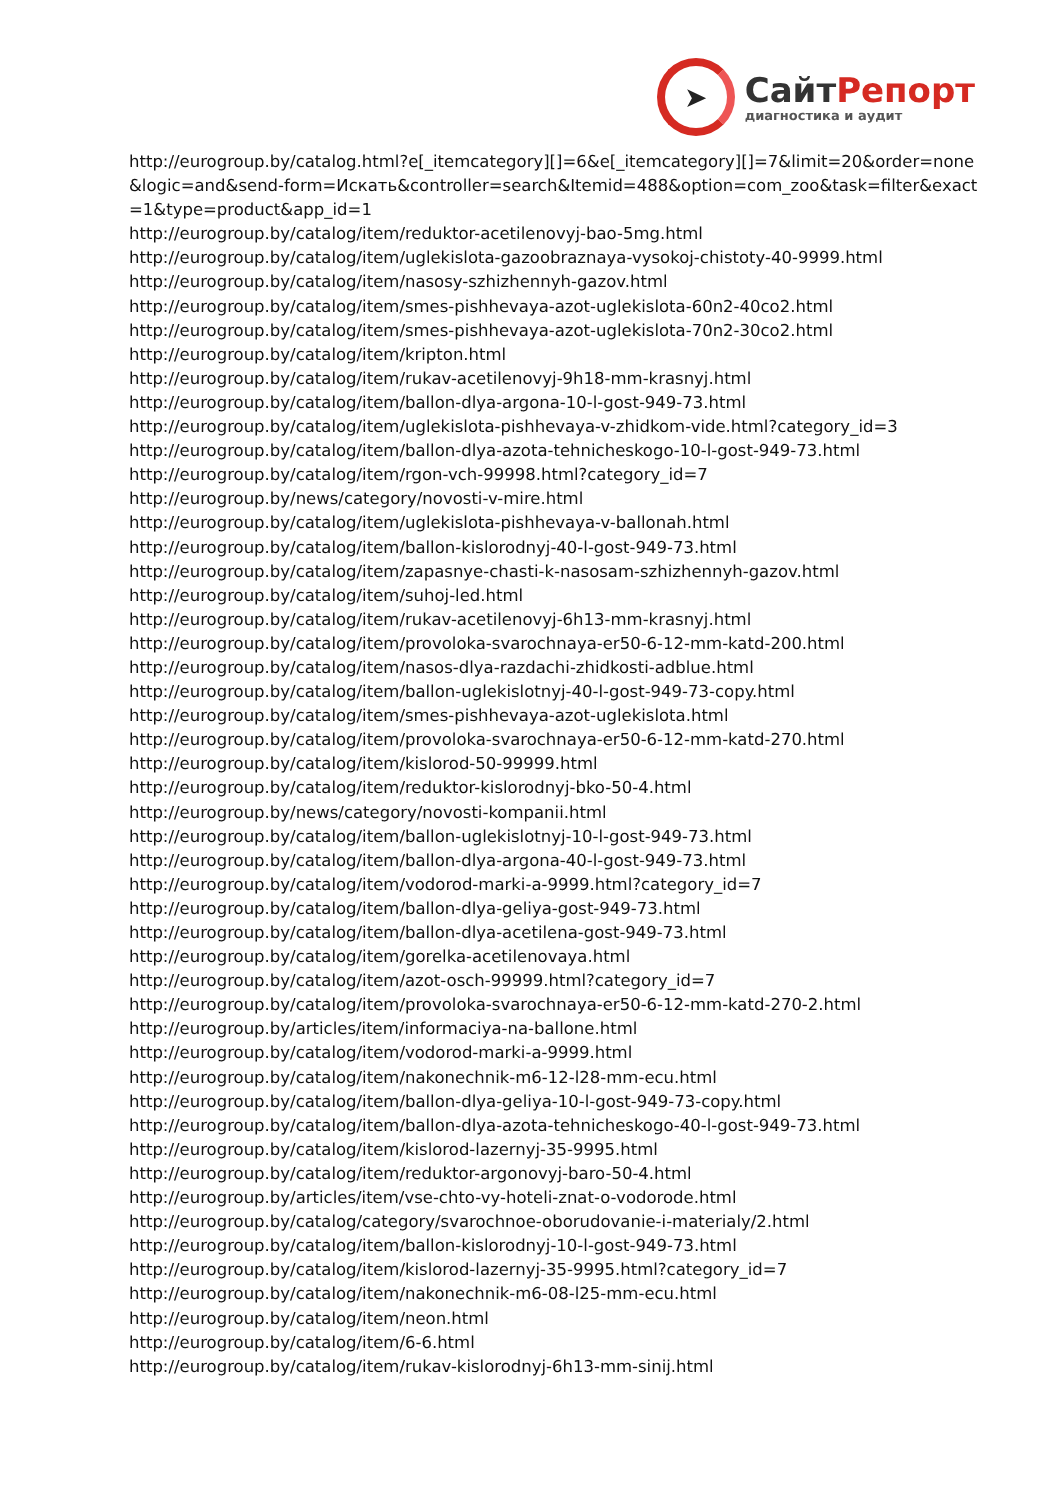➤
СайтРепорт
диагностика и аудит
http://eurogroup.by/catalog.html?e[_itemcategory][]=6&e[_itemcategory][]=7&limit=20&order=none&logic=and&send-form=Искать&controller=search&Itemid=488&option=com_zoo&task=filter&exact=1&type=product&app_id=1
http://eurogroup.by/catalog/item/reduktor-acetilenovyj-bao-5mg.html
http://eurogroup.by/catalog/item/uglekislota-gazoobraznaya-vysokoj-chistoty-40-9999.html
http://eurogroup.by/catalog/item/nasosy-szhizhennyh-gazov.html
http://eurogroup.by/catalog/item/smes-pishhevaya-azot-uglekislota-60n2-40co2.html
http://eurogroup.by/catalog/item/smes-pishhevaya-azot-uglekislota-70n2-30co2.html
http://eurogroup.by/catalog/item/kripton.html
http://eurogroup.by/catalog/item/rukav-acetilenovyj-9h18-mm-krasnyj.html
http://eurogroup.by/catalog/item/ballon-dlya-argona-10-l-gost-949-73.html
http://eurogroup.by/catalog/item/uglekislota-pishhevaya-v-zhidkom-vide.html?category_id=3
http://eurogroup.by/catalog/item/ballon-dlya-azota-tehnicheskogo-10-l-gost-949-73.html
http://eurogroup.by/catalog/item/rgon-vch-99998.html?category_id=7
http://eurogroup.by/news/category/novosti-v-mire.html
http://eurogroup.by/catalog/item/uglekislota-pishhevaya-v-ballonah.html
http://eurogroup.by/catalog/item/ballon-kislorodnyj-40-l-gost-949-73.html
http://eurogroup.by/catalog/item/zapasnye-chasti-k-nasosam-szhizhennyh-gazov.html
http://eurogroup.by/catalog/item/suhoj-led.html
http://eurogroup.by/catalog/item/rukav-acetilenovyj-6h13-mm-krasnyj.html
http://eurogroup.by/catalog/item/provoloka-svarochnaya-er50-6-12-mm-katd-200.html
http://eurogroup.by/catalog/item/nasos-dlya-razdachi-zhidkosti-adblue.html
http://eurogroup.by/catalog/item/ballon-uglekislotnyj-40-l-gost-949-73-copy.html
http://eurogroup.by/catalog/item/smes-pishhevaya-azot-uglekislota.html
http://eurogroup.by/catalog/item/provoloka-svarochnaya-er50-6-12-mm-katd-270.html
http://eurogroup.by/catalog/item/kislorod-50-99999.html
http://eurogroup.by/catalog/item/reduktor-kislorodnyj-bko-50-4.html
http://eurogroup.by/news/category/novosti-kompanii.html
http://eurogroup.by/catalog/item/ballon-uglekislotnyj-10-l-gost-949-73.html
http://eurogroup.by/catalog/item/ballon-dlya-argona-40-l-gost-949-73.html
http://eurogroup.by/catalog/item/vodorod-marki-a-9999.html?category_id=7
http://eurogroup.by/catalog/item/ballon-dlya-geliya-gost-949-73.html
http://eurogroup.by/catalog/item/ballon-dlya-acetilena-gost-949-73.html
http://eurogroup.by/catalog/item/gorelka-acetilenovaya.html
http://eurogroup.by/catalog/item/azot-osch-99999.html?category_id=7
http://eurogroup.by/catalog/item/provoloka-svarochnaya-er50-6-12-mm-katd-270-2.html
http://eurogroup.by/articles/item/informaciya-na-ballone.html
http://eurogroup.by/catalog/item/vodorod-marki-a-9999.html
http://eurogroup.by/catalog/item/nakonechnik-m6-12-l28-mm-ecu.html
http://eurogroup.by/catalog/item/ballon-dlya-geliya-10-l-gost-949-73-copy.html
http://eurogroup.by/catalog/item/ballon-dlya-azota-tehnicheskogo-40-l-gost-949-73.html
http://eurogroup.by/catalog/item/kislorod-lazernyj-35-9995.html
http://eurogroup.by/catalog/item/reduktor-argonovyj-baro-50-4.html
http://eurogroup.by/articles/item/vse-chto-vy-hoteli-znat-o-vodorode.html
http://eurogroup.by/catalog/category/svarochnoe-oborudovanie-i-materialy/2.html
http://eurogroup.by/catalog/item/ballon-kislorodnyj-10-l-gost-949-73.html
http://eurogroup.by/catalog/item/kislorod-lazernyj-35-9995.html?category_id=7
http://eurogroup.by/catalog/item/nakonechnik-m6-08-l25-mm-ecu.html
http://eurogroup.by/catalog/item/neon.html
http://eurogroup.by/catalog/item/6-6.html
http://eurogroup.by/catalog/item/rukav-kislorodnyj-6h13-mm-sinij.html